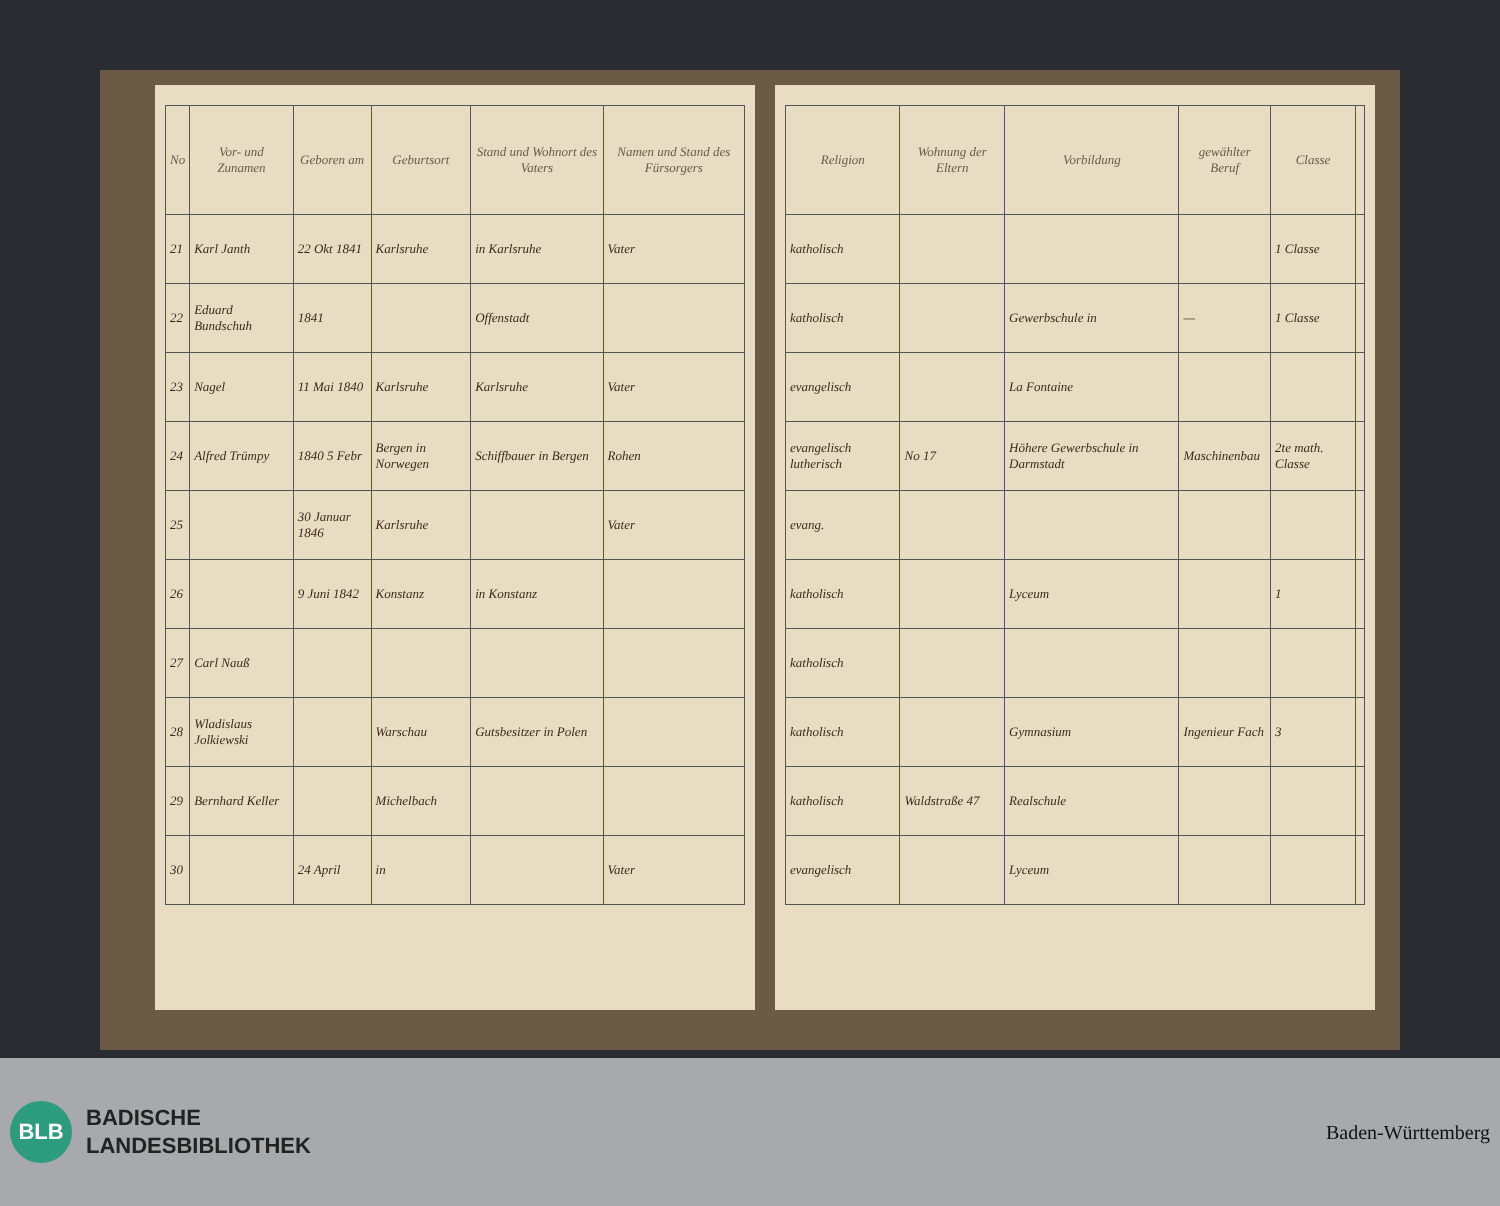| No | Vor- und Zunamen | Geboren am | Geburtsort | Stand und Wohnort des Vaters | Namen und Stand des Fürsorgers |
| --- | --- | --- | --- | --- | --- |
| 21 | Karl Janth | 22 Okt 1841 | Karlsruhe | in Karlsruhe | Vater |
| 22 | Eduard Bundschuh | 1841 | | Offenstadt | |
| 23 | Nagel | 11 Mai 1840 | Karlsruhe | Karlsruhe | Vater |
| 24 | Alfred Trümpy | 1840 5 Febr | Bergen in Norwegen | Schiffbauer in Bergen | Rohen |
| 25 | | 30 Januar 1846 | Karlsruhe | | Vater |
| 26 | | 9 Juni 1842 | Konstanz | in Konstanz | |
| 27 | Carl Nauß | | | | |
| 28 | Wladislaus Jolkiewski | | Warschau | Gutsbesitzer in Polen | |
| 29 | Bernhard Keller | | Michelbach | | |
| 30 | | 24 April | in | | Vater |
| Religion | Wohnung der Eltern | Vorbildung | gewählter Beruf | Classe | |
| --- | --- | --- | --- | --- | --- |
| katholisch | | | | 1 Classe | |
| katholisch | | Gewerbschule in | — | 1 Classe | |
| evangelisch | | La Fontaine | | | |
| evangelisch lutherisch | No 17 | Höhere Gewerbschule in Darmstadt | Maschinenbau | 2te math. Classe | |
| evang. | | | | | |
| katholisch | | Lyceum | | 1 | |
| katholisch | | | | | |
| katholisch | | Gymnasium | Ingenieur Fach | 3 | |
| katholisch | Waldstraße 47 | Realschule | | | |
| evangelisch | | Lyceum | | | |
BLB
BADISCHE
LANDESBIBLIOTHEK
Baden-Württemberg